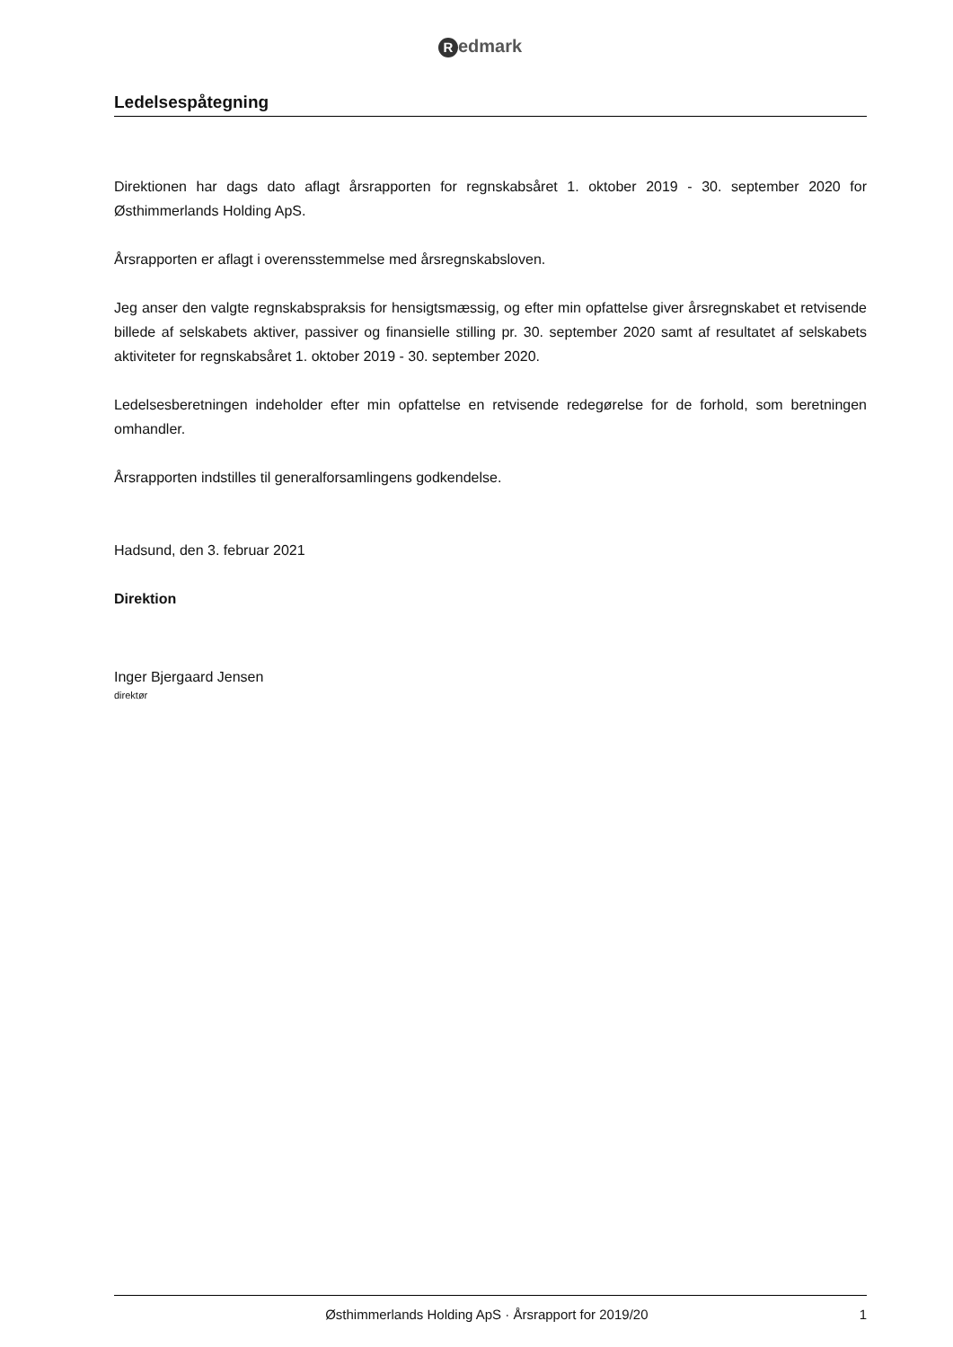Redmark
Ledelsespåtegning
Direktionen har dags dato aflagt årsrapporten for regnskabsåret 1. oktober 2019 - 30. september 2020 for Østhimmerlands Holding ApS.
Årsrapporten er aflagt i overensstemmelse med årsregnskabsloven.
Jeg anser den valgte regnskabspraksis for hensigtsmæssig, og efter min opfattelse giver årsregnskabet et retvisende billede af selskabets aktiver, passiver og finansielle stilling pr. 30. september 2020 samt af resultatet af selskabets aktiviteter for regnskabsåret 1. oktober 2019 - 30. september 2020.
Ledelsesberetningen indeholder efter min opfattelse en retvisende redegørelse for de forhold, som beretningen omhandler.
Årsrapporten indstilles til generalforsamlingens godkendelse.
Hadsund, den 3. februar 2021
Direktion
Inger Bjergaard Jensen
direktør
Østhimmerlands Holding ApS · Årsrapport for 2019/20
1